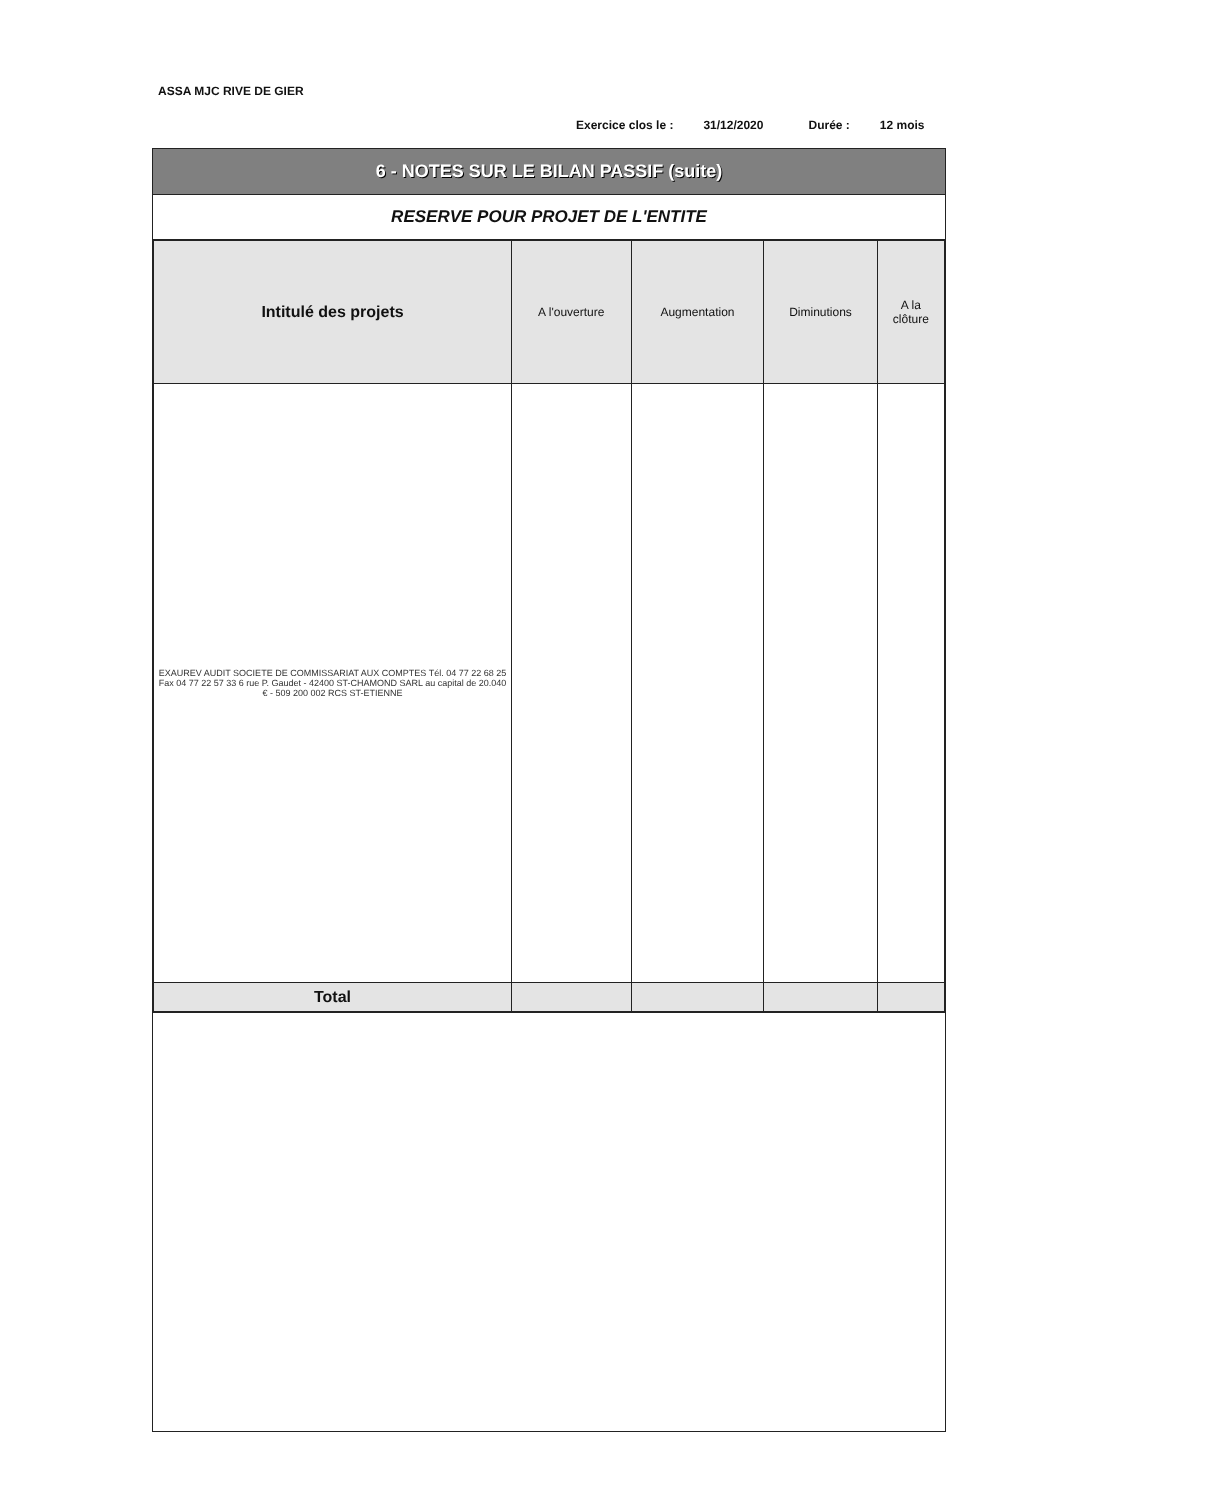ASSA MJC RIVE DE GIER
Exercice clos le : 31/12/2020 Durée : 12 mois
6 - NOTES SUR LE BILAN PASSIF (suite)
RESERVE POUR PROJET DE L'ENTITE
| Intitulé des projets | A l'ouverture | Augmentation | Diminutions | A la clôture |
| --- | --- | --- | --- | --- |
| EXAUREV AUDIT SOCIETE DE COMMISSARIAT AUX COMPTES Tél. 04 77 22 68 25 Fax 04 77 22 57 33 6 rue P. Gaudet - 42400 ST-CHAMOND SARL au capital de 20.040 € - 509 200 002 RCS ST-ETIENNE | | | | |
| Total | | | | |